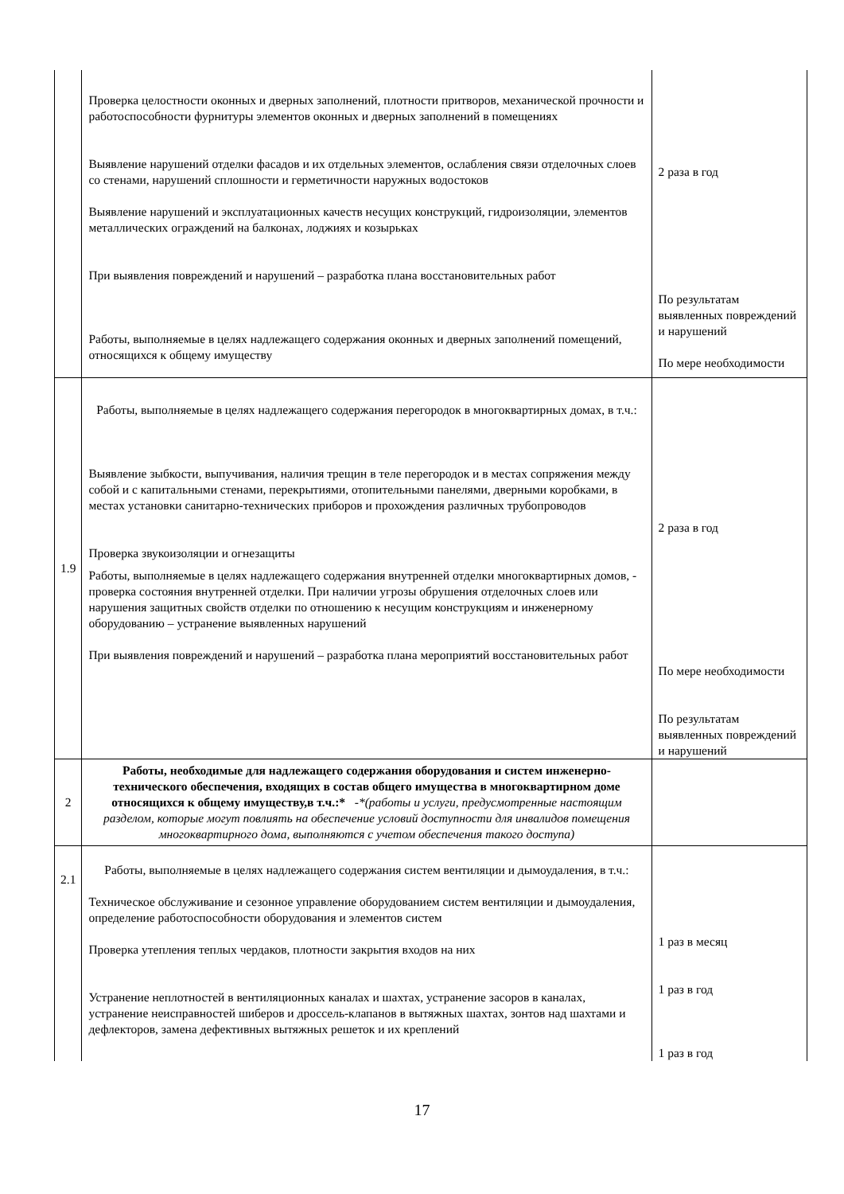| | Проверка целостности оконных и дверных заполнений, плотности притворов, механической прочности и работоспособности фурнитуры элементов оконных и дверных заполнений в помещениях Выявление нарушений отделки фасадов и их отдельных элементов, ослабления связи отделочных слоев со стенами, нарушений сплошности и герметичности наружных водостоков Выявление нарушений и эксплуатационных качеств несущих конструкций, гидроизоляции, элементов металлических ограждений на балконах, лоджиях и козырьках При выявления повреждений и нарушений – разработка плана восстановительных работ Работы, выполняемые в целях надлежащего содержания оконных и дверных заполнений помещений, относящихся к общему имуществу | 2 раза в год По результатам выявленных повреждений и нарушений По мере необходимости |
| 1.9 | Работы, выполняемые в целях надлежащего содержания перегородок в многоквартирных домах, в т.ч.: Выявление зыбкости, выпучивания, наличия трещин в теле перегородок и в местах сопряжения между собой и с капитальными стенами, перекрытиями, отопительными панелями, дверными коробками, в местах установки санитарно-технических приборов и прохождения различных трубопроводов Проверка звукоизоляции и огнезащиты Работы, выполняемые в целях надлежащего содержания внутренней отделки многоквартирных домов, - проверка состояния внутренней отделки. При наличии угрозы обрушения отделочных слоев или нарушения защитных свойств отделки по отношению к несущим конструкциям и инженерному оборудованию – устранение выявленных нарушений При выявления повреждений и нарушений – разработка плана мероприятий восстановительных работ | 2 раза в год По мере необходимости По результатам выявленных повреждений и нарушений |
| 2 | Работы, необходимые для надлежащего содержания оборудования и систем инженерно-технического обеспечения, входящих в состав общего имущества в многоквартирном доме относящихся к общему имуществу,в т.ч.:* - *(работы и услуги, предусмотренные настоящим разделом, которые могут повлиять на обеспечение условий доступности для инвалидов помещения многоквартирного дома, выполняются с учетом обеспечения такого доступа) | |
| 2.1 | Работы, выполняемые в целях надлежащего содержания систем вентиляции и дымоудаления, в т.ч.: Техническое обслуживание и сезонное управление оборудованием систем вентиляции и дымоудаления, определение работоспособности оборудования и элементов систем Проверка утепления теплых чердаков, плотности закрытия входов на них Устранение неплотностей в вентиляционных каналах и шахтах, устранение засоров в каналах, устранение неисправностей шиберов и дроссель-клапанов в вытяжных шахтах, зонтов над шахтами и дефлекторов, замена дефективных вытяжных решеток и их креплений | 1 раз в месяц 1 раз в год 1 раз в год |
17